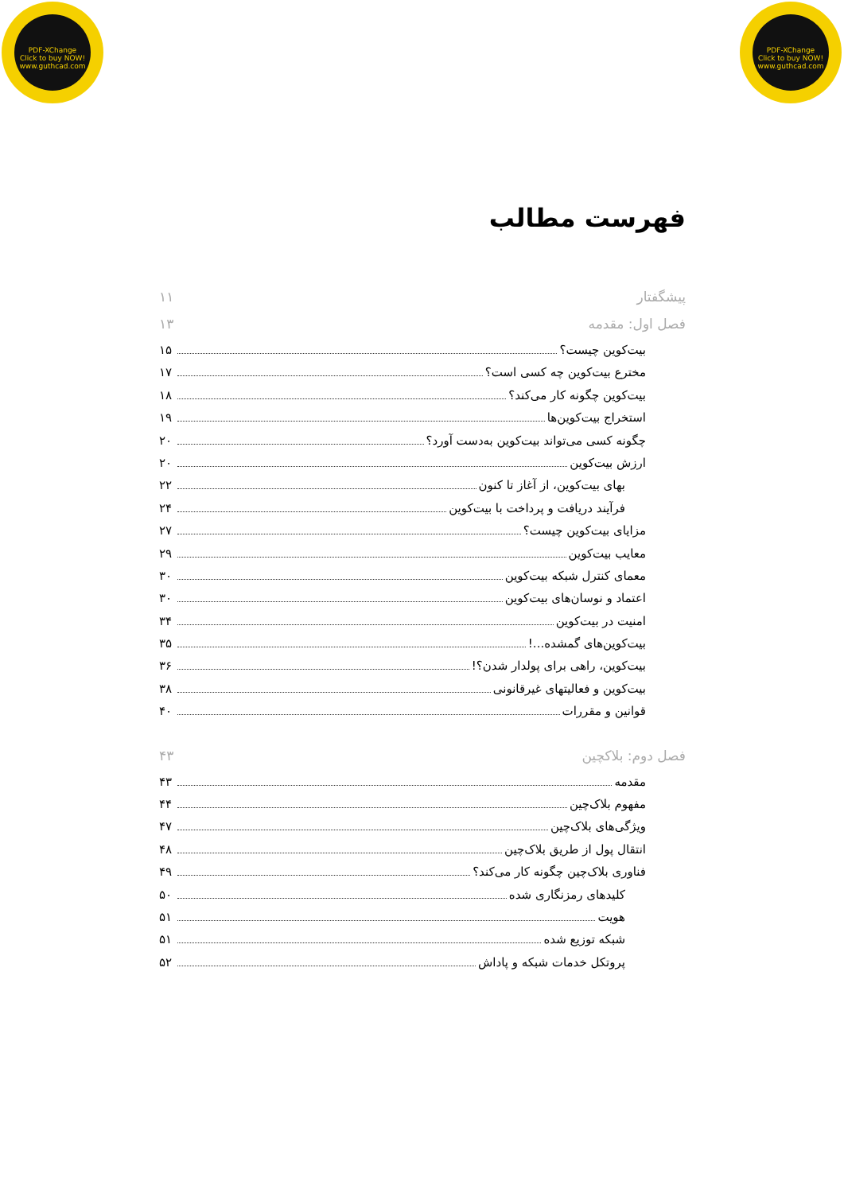PDF-XChange
Click to buy NOW!
www.guthcad.com
PDF-XChange
Click to buy NOW!
www.guthcad.com
فهرست مطالب
پیشگفتار ۱۱
فصل اول: مقدمه ۱۳
بیت‌کوین چیست؟ ۱۵
مخترع بیت‌کوین چه کسی است؟ ۱۷
بیت‌کوین چگونه کار می‌کند؟ ۱۸
استخراج بیت‌کوین‌ها ۱۹
چگونه کسی می‌تواند بیت‌کوین به‌دست آورد؟ ۲۰
ارزش بیت‌کوین ۲۰
بهای بیت‌کوین، از آغاز تا کنون ۲۲
فرآیند دریافت و پرداخت با بیت‌کوین ۲۴
مزایای بیت‌کوین چیست؟ ۲۷
معایب بیت‌کوین ۲۹
معمای کنترل شبکه بیت‌کوین ۳۰
اعتماد و نوسان‌های بیت‌کوین ۳۰
امنیت در بیت‌کوین ۳۴
بیت‌کوین‌های گمشده...! ۳۵
بیت‌کوین، راهی برای پولدار شدن؟! ۳۶
بیت‌کوین و فعالیتهای غیرقانونی ۳۸
قوانین و مقررات ۴۰
فصل دوم: بلاکچین ۴۳
مقدمه ۴۳
مفهوم بلاک‌چین ۴۴
ویژگی‌های بلاک‌چین ۴۷
انتقال پول از طریق بلاک‌چین ۴۸
فناوری بلاک‌چین چگونه کار می‌کند؟ ۴۹
کلیدهای رمزنگاری شده ۵۰
هویت ۵۱
شبکه توزیع شده ۵۱
پروتکل خدمات شبکه و پاداش ۵۲